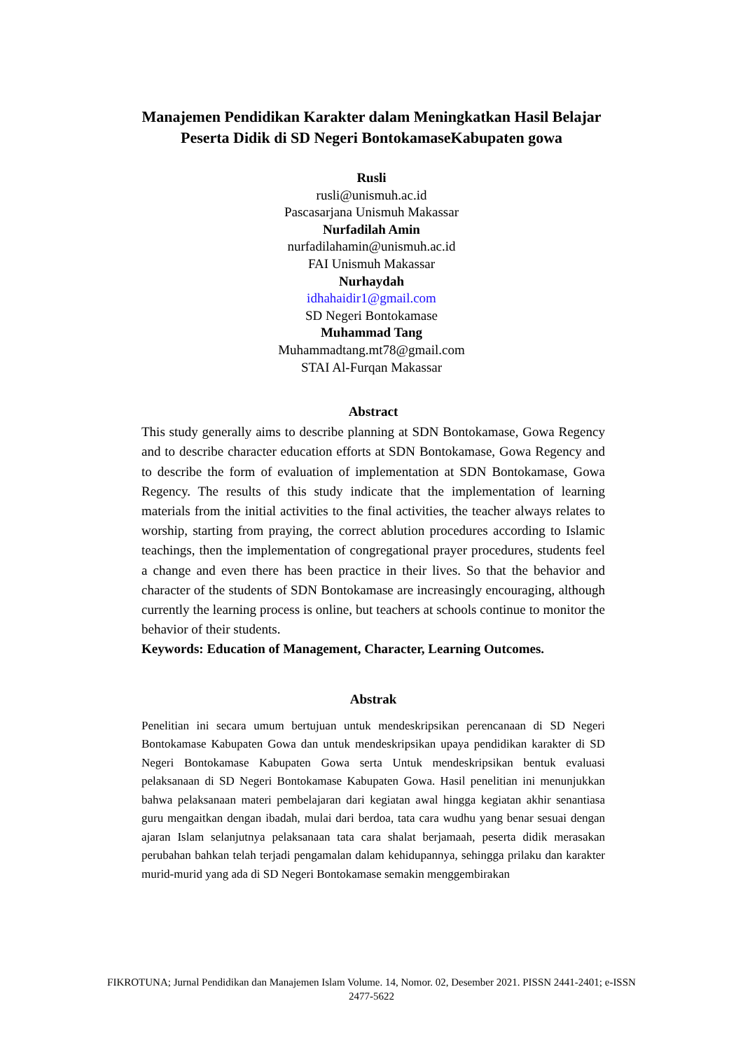Manajemen Pendidikan Karakter dalam Meningkatkan Hasil Belajar
Peserta Didik di SD Negeri BontokamaseKabupaten gowa
Rusli
rusli@unismuh.ac.id
Pascasarjana Unismuh Makassar
Nurfadilah Amin
nurfadilahamin@unismuh.ac.id
FAI Unismuh Makassar
Nurhaydah
idhahaidir1@gmail.com
SD Negeri Bontokamase
Muhammad Tang
Muhammadtang.mt78@gmail.com
STAI Al-Furqan Makassar
Abstract
This study generally aims to describe planning at SDN Bontokamase, Gowa Regency and to describe character education efforts at SDN Bontokamase, Gowa Regency and to describe the form of evaluation of implementation at SDN Bontokamase, Gowa Regency. The results of this study indicate that the implementation of learning materials from the initial activities to the final activities, the teacher always relates to worship, starting from praying, the correct ablution procedures according to Islamic teachings, then the implementation of congregational prayer procedures, students feel a change and even there has been practice in their lives. So that the behavior and character of the students of SDN Bontokamase are increasingly encouraging, although currently the learning process is online, but teachers at schools continue to monitor the behavior of their students.
Keywords: Education of Management, Character, Learning Outcomes.
Abstrak
Penelitian ini secara umum bertujuan untuk mendeskripsikan perencanaan di SD Negeri Bontokamase Kabupaten Gowa dan untuk mendeskripsikan upaya pendidikan karakter di SD Negeri Bontokamase Kabupaten Gowa serta Untuk mendeskripsikan bentuk evaluasi pelaksanaan di SD Negeri Bontokamase Kabupaten Gowa. Hasil penelitian ini menunjukkan bahwa pelaksanaan materi pembelajaran dari kegiatan awal hingga kegiatan akhir senantiasa guru mengaitkan dengan ibadah, mulai dari berdoa, tata cara wudhu yang benar sesuai dengan ajaran Islam selanjutnya pelaksanaan tata cara shalat berjamaah, peserta didik merasakan perubahan bahkan telah terjadi pengamalan dalam kehidupannya, sehingga prilaku dan karakter murid-murid yang ada di SD Negeri Bontokamase semakin menggembirakan
FIKROTUNA; Jurnal Pendidikan dan Manajemen Islam Volume. 14, Nomor. 02, Desember 2021. PISSN 2441-2401; e-ISSN 2477-5622